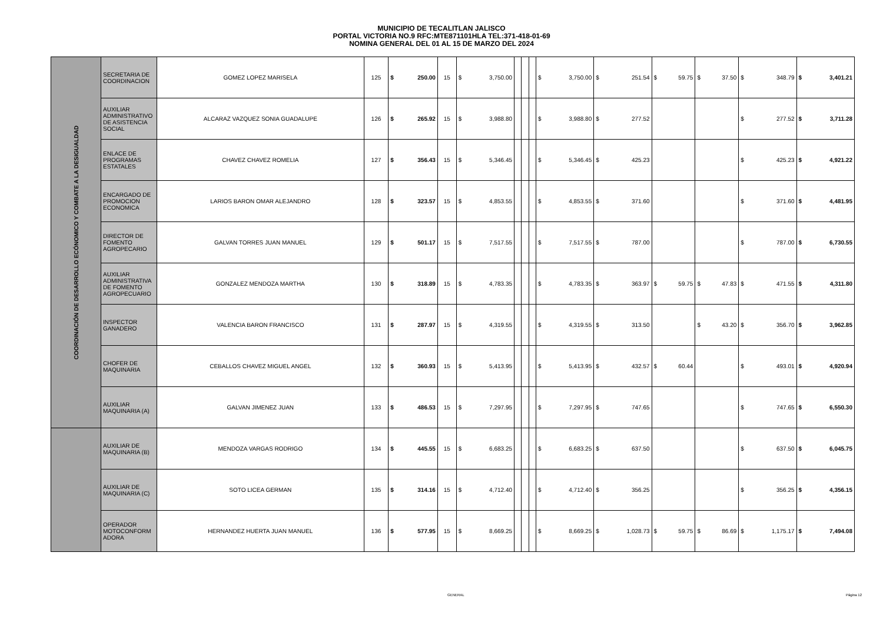MUNICIPIO DE TECALITLAN JALISCO
PORTAL VICTORIA NO.9 RFC:MTE871101HLA TEL:371-418-01-69
NOMINA GENERAL DEL 01 AL 15 DE MARZO DEL 2024
| COORDINACIÓN DE DESARROLLO ECÓNOMICO Y COMBATE A LA DESIGUALDAD | SECRETARIA DE COORDINACION | GOMEZ LOPEZ MARISELA | 125 | $ | 250.00 | 15 | $ | 3,750.00 | | | | $ | 3,750.00 | $ | 251.54 | $ | 59.75 | $ | 37.50 | $ | 348.79 | $ | 3,401.21 |
| | AUXILIAR ADMINISTRATIVO DE ASISTENCIA SOCIAL | ALCARAZ VAZQUEZ SONIA GUADALUPE | 126 | $ | 265.92 | 15 | $ | 3,988.80 | | | | $ | 3,988.80 | $ | 277.52 | | | | | $ | 277.52 | $ | 3,711.28 |
| | ENLACE DE PROGRAMAS ESTATALES | CHAVEZ CHAVEZ ROMELIA | 127 | $ | 356.43 | 15 | $ | 5,346.45 | | | | $ | 5,346.45 | $ | 425.23 | | | | | $ | 425.23 | $ | 4,921.22 |
| | ENCARGADO DE PROMOCION ECONOMICA | LARIOS BARON OMAR ALEJANDRO | 128 | $ | 323.57 | 15 | $ | 4,853.55 | | | | $ | 4,853.55 | $ | 371.60 | | | | | $ | 371.60 | $ | 4,481.95 |
| | DIRECTOR DE FOMENTO AGROPECARIO | GALVAN TORRES JUAN MANUEL | 129 | $ | 501.17 | 15 | $ | 7,517.55 | | | | $ | 7,517.55 | $ | 787.00 | | | | | $ | 787.00 | $ | 6,730.55 |
| | AUXILIAR ADMINISTRATIVA DE FOMENTO AGROPECUARIO | GONZALEZ MENDOZA MARTHA | 130 | $ | 318.89 | 15 | $ | 4,783.35 | | | | $ | 4,783.35 | $ | 363.97 | $ | 59.75 | $ | 47.83 | $ | 471.55 | $ | 4,311.80 |
| | INSPECTOR GANADERO | VALENCIA BARON FRANCISCO | 131 | $ | 287.97 | 15 | $ | 4,319.55 | | | | $ | 4,319.55 | $ | 313.50 | | | $ | 43.20 | $ | 356.70 | $ | 3,962.85 |
| | CHOFER DE MAQUINARIA | CEBALLOS CHAVEZ MIGUEL ANGEL | 132 | $ | 360.93 | 15 | $ | 5,413.95 | | | | $ | 5,413.95 | $ | 432.57 | $ | 60.44 | | | $ | 493.01 | $ | 4,920.94 |
| | AUXILIAR MAQUINARIA (A) | GALVAN JIMENEZ JUAN | 133 | $ | 486.53 | 15 | $ | 7,297.95 | | | | $ | 7,297.95 | $ | 747.65 | | | | | $ | 747.65 | $ | 6,550.30 |
| | AUXILIAR DE MAQUINARIA (B) | MENDOZA VARGAS RODRIGO | 134 | $ | 445.55 | 15 | $ | 6,683.25 | | | | $ | 6,683.25 | $ | 637.50 | | | | | $ | 637.50 | $ | 6,045.75 |
| | AUXILIAR DE MAQUINARIA (C) | SOTO LICEA GERMAN | 135 | $ | 314.16 | 15 | $ | 4,712.40 | | | | $ | 4,712.40 | $ | 356.25 | | | | | $ | 356.25 | $ | 4,356.15 |
| | OPERADOR MOTOCONFORM ADORA | HERNANDEZ HUERTA JUAN MANUEL | 136 | $ | 577.95 | 15 | $ | 8,669.25 | | | | $ | 8,669.25 | $ | 1,028.73 | $ | 59.75 | $ | 86.69 | $ | 1,175.17 | $ | 7,494.08 |
GENERAL Página 12